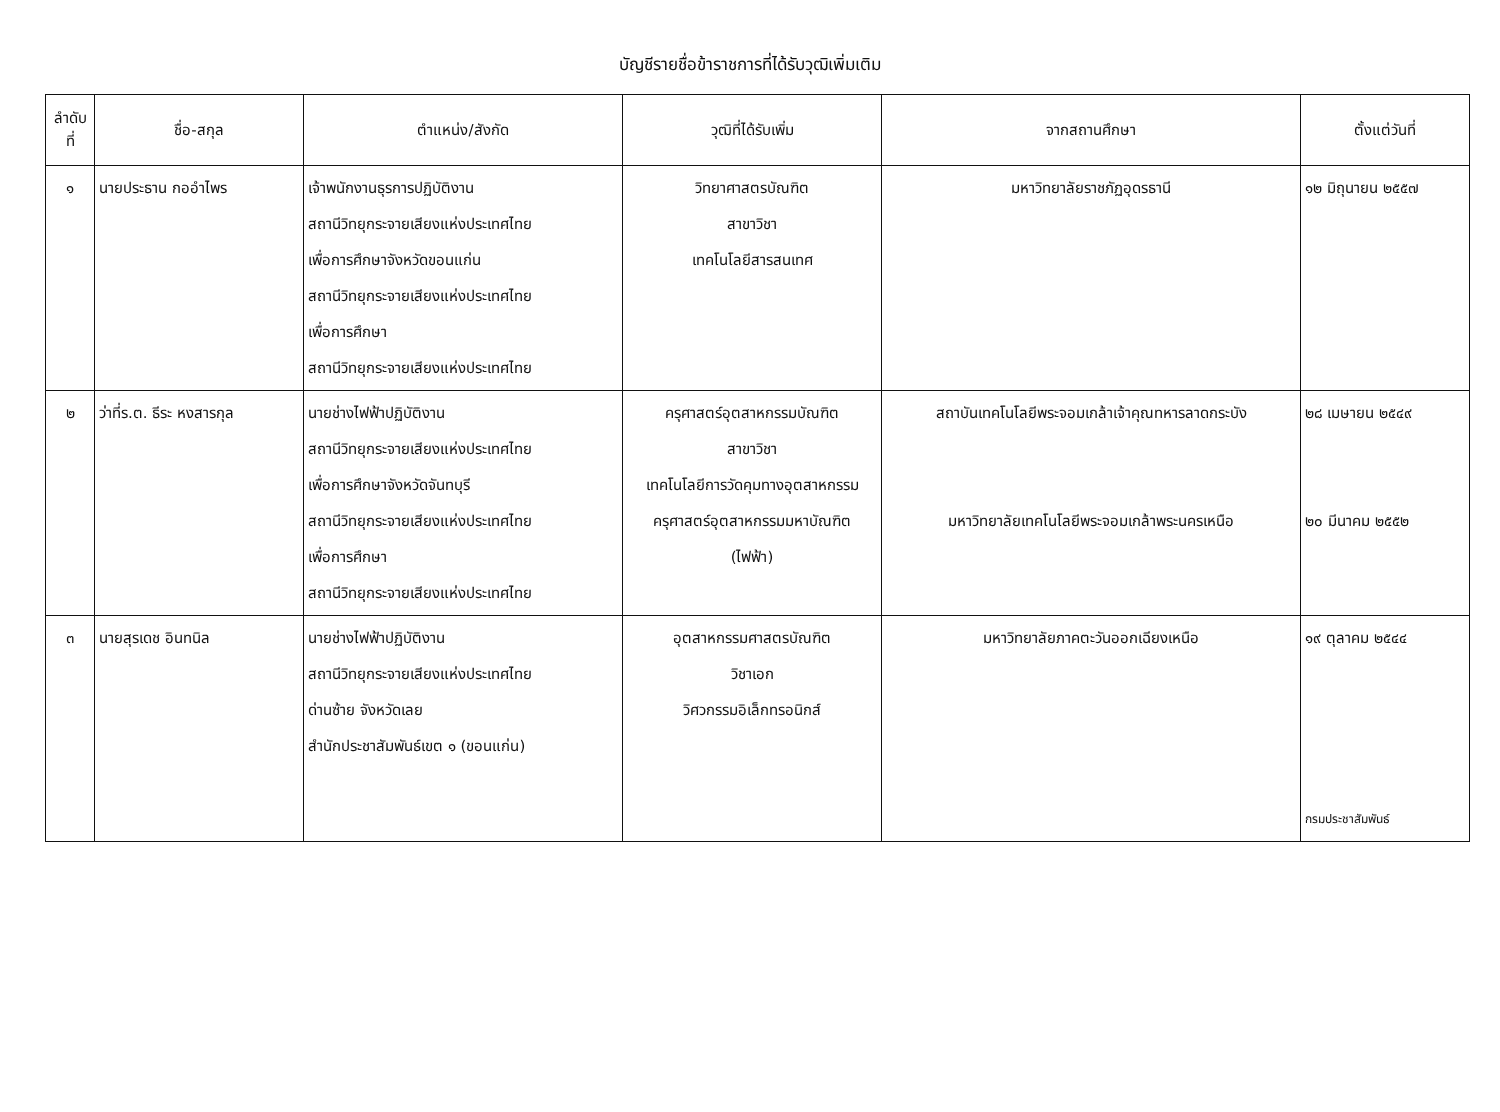บัญชีรายชื่อข้าราชการที่ได้รับวุฒิเพิ่มเติม
| ลำดับ ที่ | ชื่อ-สกุล | ตำแหน่ง/สังกัด | วุฒิที่ได้รับเพิ่ม | จากสถานศึกษา | ตั้งแต่วันที่ |
| --- | --- | --- | --- | --- | --- |
| ๑ | นายประธาน กออำไพร | เจ้าพนักงานธุรการปฏิบัติงาน สถานีวิทยุกระจายเสียงแห่งประเทศไทย เพื่อการศึกษาจังหวัดขอนแก่น สถานีวิทยุกระจายเสียงแห่งประเทศไทย เพื่อการศึกษา สถานีวิทยุกระจายเสียงแห่งประเทศไทย | วิทยาศาสตรบัณฑิต สาขาวิชา เทคโนโลยีสารสนเทศ | มหาวิทยาลัยราชภัฏอุดรธานี | ๑๒ มิถุนายน ๒๕๕๗ |
| ๒ | ว่าที่ร.ต. ธีระ หงสารกุล | นายช่างไฟฟ้าปฏิบัติงาน สถานีวิทยุกระจายเสียงแห่งประเทศไทย เพื่อการศึกษาจังหวัดจันทบุรี สถานีวิทยุกระจายเสียงแห่งประเทศไทย เพื่อการศึกษา สถานีวิทยุกระจายเสียงแห่งประเทศไทย | ครุศาสตร์อุตสาหกรรมบัณฑิต สาขาวิชา เทคโนโลยีการวัดคุมทางอุตสาหกรรม ครุศาสตร์อุตสาหกรรมมหาบัณฑิต (ไฟฟ้า) | สถาบันเทคโนโลยีพระจอมเกล้าเจ้าคุณทหารลาดกระบัง มหาวิทยาลัยเทคโนโลยีพระจอมเกล้าพระนครเหนือ | ๒๘ เมษายน ๒๕๔๙ ๒๐ มีนาคม ๒๕๕๒ |
| ๓ | นายสุรเดช อินทนิล | นายช่างไฟฟ้าปฏิบัติงาน สถานีวิทยุกระจายเสียงแห่งประเทศไทย ด่านซ้าย จังหวัดเลย สำนักประชาสัมพันธ์เขต ๑ (ขอนแก่น) | อุตสาหกรรมศาสตรบัณฑิต วิชาเอก วิศวกรรมอิเล็กทรอนิกส์ | มหาวิทยาลัยภาคตะวันออกเฉียงเหนือ | ๑๙ ตุลาคม ๒๕๔๔ กรมประชาสัมพันธ์ |